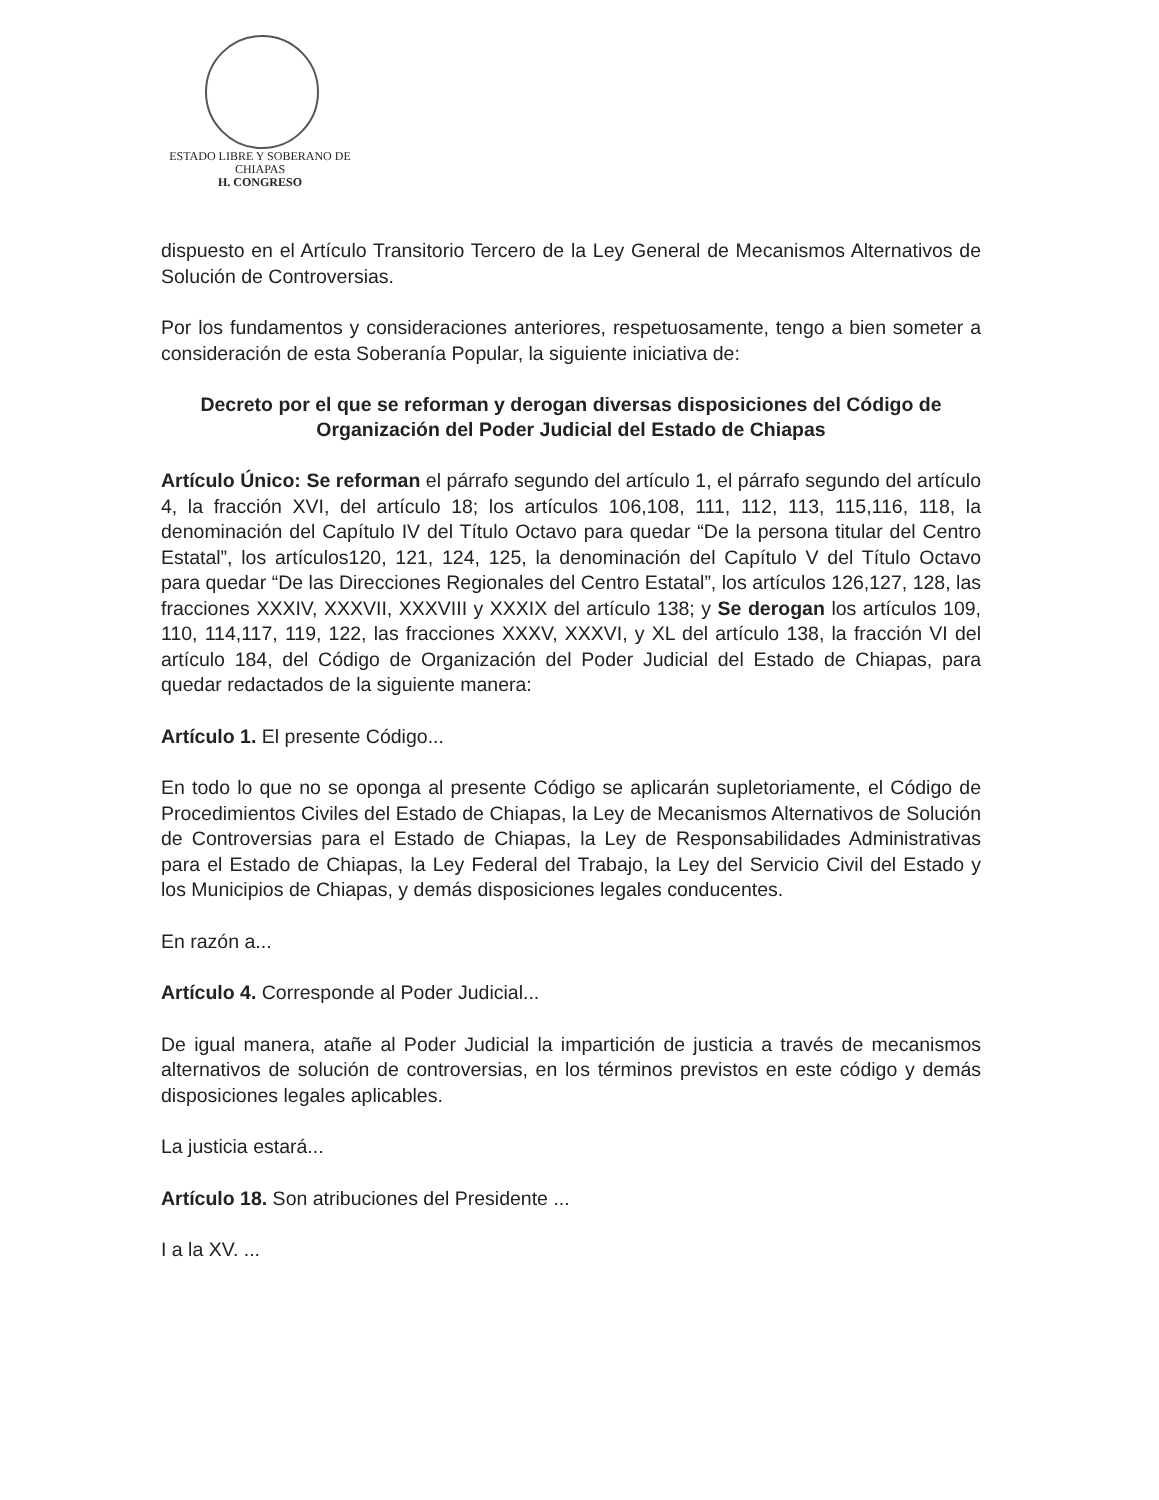ESTADO LIBRE Y SOBERANO DE
CHIAPAS
H. CONGRESO
dispuesto en el Artículo Transitorio Tercero de la Ley General de Mecanismos Alternativos de Solución de Controversias.
Por los fundamentos y consideraciones anteriores, respetuosamente, tengo a bien someter a consideración de esta Soberanía Popular, la siguiente iniciativa de:
Decreto por el que se reforman y derogan diversas disposiciones del Código de Organización del Poder Judicial del Estado de Chiapas
Artículo Único: Se reforman el párrafo segundo del artículo 1, el párrafo segundo del artículo 4, la fracción XVI, del artículo 18; los artículos 106,108, 111, 112, 113, 115,116, 118, la denominación del Capítulo IV del Título Octavo para quedar “De la persona titular del Centro Estatal”, los artículos120, 121, 124, 125, la denominación del Capítulo V del Título Octavo para quedar “De las Direcciones Regionales del Centro Estatal”, los artículos 126,127, 128, las fracciones XXXIV, XXXVII, XXXVIII y XXXIX del artículo 138; y Se derogan los artículos 109, 110, 114,117, 119, 122, las fracciones XXXV, XXXVI, y XL del artículo 138, la fracción VI del artículo 184, del Código de Organización del Poder Judicial del Estado de Chiapas, para quedar redactados de la siguiente manera:
Artículo 1. El presente Código...
En todo lo que no se oponga al presente Código se aplicarán supletoriamente, el Código de Procedimientos Civiles del Estado de Chiapas, la Ley de Mecanismos Alternativos de Solución de Controversias para el Estado de Chiapas, la Ley de Responsabilidades Administrativas para el Estado de Chiapas, la Ley Federal del Trabajo, la Ley del Servicio Civil del Estado y los Municipios de Chiapas, y demás disposiciones legales conducentes.
En razón a...
Artículo 4. Corresponde al Poder Judicial...
De igual manera, atañe al Poder Judicial la impartición de justicia a través de mecanismos alternativos de solución de controversias, en los términos previstos en este código y demás disposiciones legales aplicables.
La justicia estará...
Artículo 18. Son atribuciones del Presidente ...
I a la XV. ...